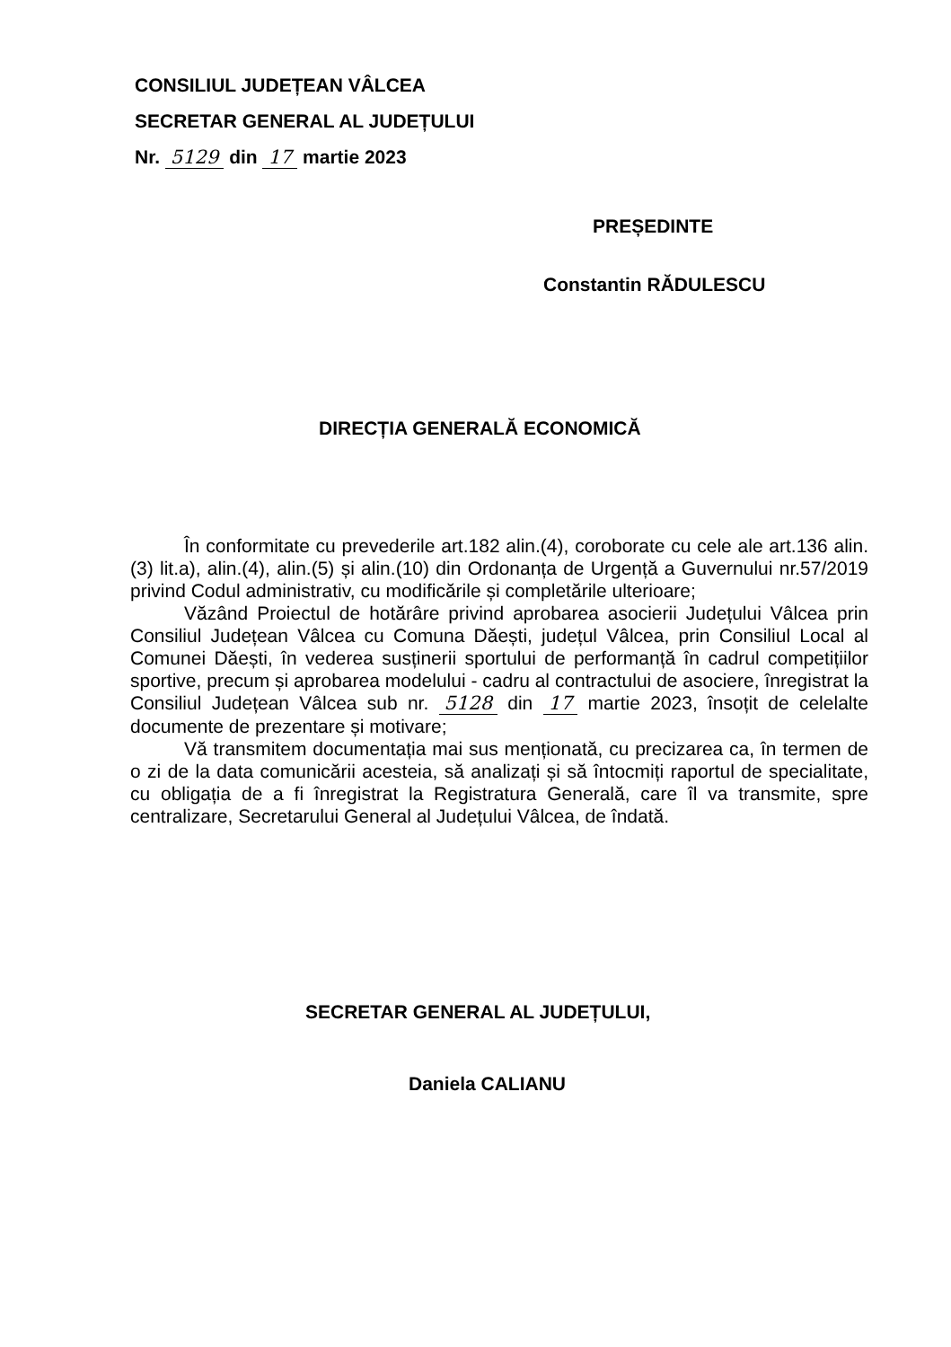CONSILIUL JUDEȚEAN VÂLCEA
SECRETAR GENERAL AL JUDEȚULUI
Nr. 5129 din 17 martie 2023
PREȘEDINTE
Constantin RĂDULESCU
DIRECȚIA GENERALĂ ECONOMICĂ
În conformitate cu prevederile art.182 alin.(4), coroborate cu cele ale art.136 alin.(3) lit.a), alin.(4), alin.(5) și alin.(10) din Ordonanța de Urgență a Guvernului nr.57/2019 privind Codul administrativ, cu modificările și completările ulterioare;
Văzând Proiectul de hotărâre privind aprobarea asocierii Județului Vâlcea prin Consiliul Județean Vâlcea cu Comuna Dăești, județul Vâlcea, prin Consiliul Local al Comunei Dăești, în vederea susținerii sportului de performanță în cadrul competițiilor sportive, precum și aprobarea modelului - cadru al contractului de asociere, înregistrat la Consiliul Județean Vâlcea sub nr. 5128 din 17 martie 2023, însoțit de celelalte documente de prezentare și motivare;
Vă transmitem documentația mai sus menționată, cu precizarea ca, în termen de o zi de la data comunicării acesteia, să analizați și să întocmiți raportul de specialitate, cu obligația de a fi înregistrat la Registratura Generală, care îl va transmite, spre centralizare, Secretarului General al Județului Vâlcea, de îndată.
SECRETAR GENERAL AL JUDEȚULUI,
Daniela CALIANU